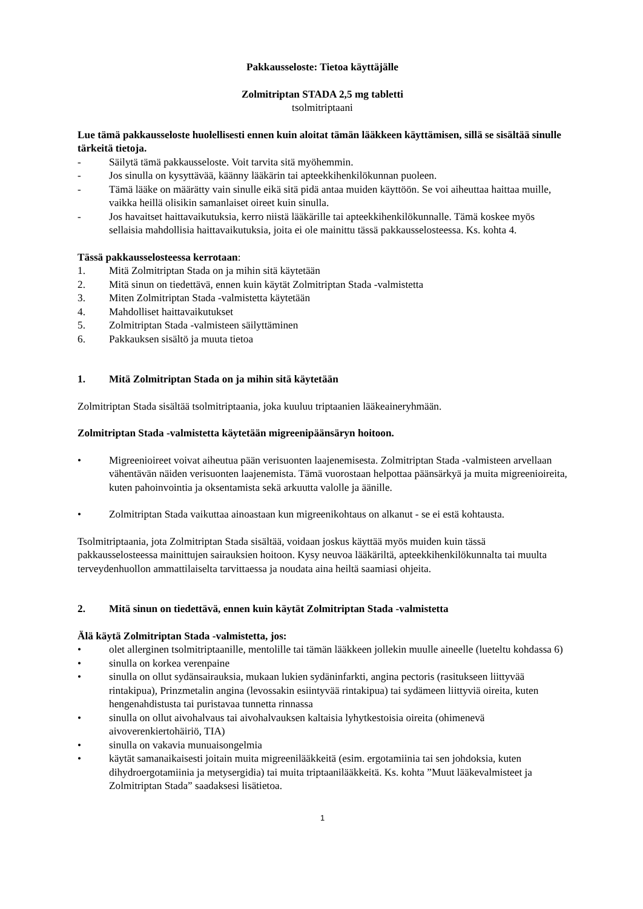Pakkausseloste: Tietoa käyttäjälle
Zolmitriptan STADA 2,5 mg tabletti
tsolmitriptaani
Lue tämä pakkausseloste huolellisesti ennen kuin aloitat tämän lääkkeen käyttämisen, sillä se sisältää sinulle tärkeitä tietoja.
- Säilytä tämä pakkausseloste. Voit tarvita sitä myöhemmin.
- Jos sinulla on kysyttävää, käänny lääkärin tai apteekkihenkilökunnan puoleen.
- Tämä lääke on määrätty vain sinulle eikä sitä pidä antaa muiden käyttöön. Se voi aiheuttaa haittaa muille, vaikka heillä olisikin samanlaiset oireet kuin sinulla.
- Jos havaitset haittavaikutuksia, kerro niistä lääkärille tai apteekkihenkilökunnalle. Tämä koskee myös sellaisia mahdollisia haittavaikutuksia, joita ei ole mainittu tässä pakkausselosteessa. Ks. kohta 4.
Tässä pakkausselosteessa kerrotaan:
1. Mitä Zolmitriptan Stada on ja mihin sitä käytetään
2. Mitä sinun on tiedettävä, ennen kuin käytät Zolmitriptan Stada -valmistetta
3. Miten Zolmitriptan Stada -valmistetta käytetään
4. Mahdolliset haittavaikutukset
5. Zolmitriptan Stada -valmisteen säilyttäminen
6. Pakkauksen sisältö ja muuta tietoa
1. Mitä Zolmitriptan Stada on ja mihin sitä käytetään
Zolmitriptan Stada sisältää tsolmitriptaania, joka kuuluu triptaanien lääkeaineryhmään.
Zolmitriptan Stada -valmistetta käytetään migreenipäänsäryn hoitoon.
• Migreenioireet voivat aiheutua pään verisuonten laajenemisesta. Zolmitriptan Stada -valmisteen arvellaan vähentävän näiden verisuonten laajenemista. Tämä vuorostaan helpottaa päänsärkyä ja muita migreenioireita, kuten pahoinvointia ja oksentamista sekä arkuutta valolle ja äänille.
• Zolmitriptan Stada vaikuttaa ainoastaan kun migreenikohtaus on alkanut - se ei estä kohtausta.
Tsolmitriptaania, jota Zolmitriptan Stada sisältää, voidaan joskus käyttää myös muiden kuin tässä pakkausselosteessa mainittujen sairauksien hoitoon. Kysy neuvoa lääkäriltä, apteekkihenkilökunnalta tai muulta terveydenhuollon ammattilaiselta tarvittaessa ja noudata aina heiltä saamiasi ohjeita.
2. Mitä sinun on tiedettävä, ennen kuin käytät Zolmitriptan Stada -valmistetta
Älä käytä Zolmitriptan Stada -valmistetta, jos:
• olet allerginen tsolmitriptaanille, mentolille tai tämän lääkkeen jollekin muulle aineelle (lueteltu kohdassa 6)
• sinulla on korkea verenpaine
• sinulla on ollut sydänsairauksia, mukaan lukien sydäninfarkti, angina pectoris (rasitukseen liittyvää rintakipua), Prinzmetalin angina (levossakin esiintyvää rintakipua) tai sydämeen liittyviä oireita, kuten hengenahdistusta tai puristavaa tunnetta rinnassa
• sinulla on ollut aivohalvaus tai aivohalvauksen kaltaisia lyhytkestoisia oireita (ohimenevä aivoverenkiertohäiriö, TIA)
• sinulla on vakavia munuaisongelmia
• käytät samanaikaisesti joitain muita migreenilääkkeitä (esim. ergotamiinia tai sen johdoksia, kuten dihydroergotamiinia ja metysergidia) tai muita triptaanilääkkeitä. Ks. kohta ”Muut lääkevalmisteet ja Zolmitriptan Stada” saadaksesi lisätietoa.
1